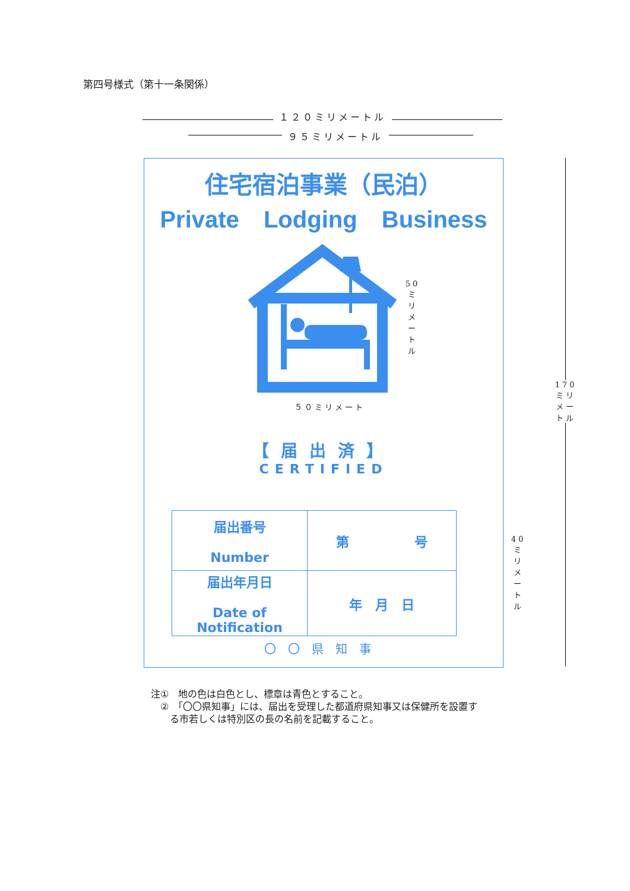第四号様式（第十一条関係）
１２０ミリメートル
９５ミリメートル
170ミリメートル
住宅宿泊事業（民泊）
Private Lodging Business
【届出済】
CERTIFIED
| 届出番号 Number | 第 号 |
| 届出年月日 Date of Notification | 年 月 日 |
〇〇県知事
５０ミリメート
50ミリメートル
40ミリメートル
注①　地の色は白色とし、標章は青色とすること。
　②　「〇〇県知事」には、届出を受理した都道府県知事又は保健所を設置す
　　る市若しくは特別区の長の名前を記載すること。